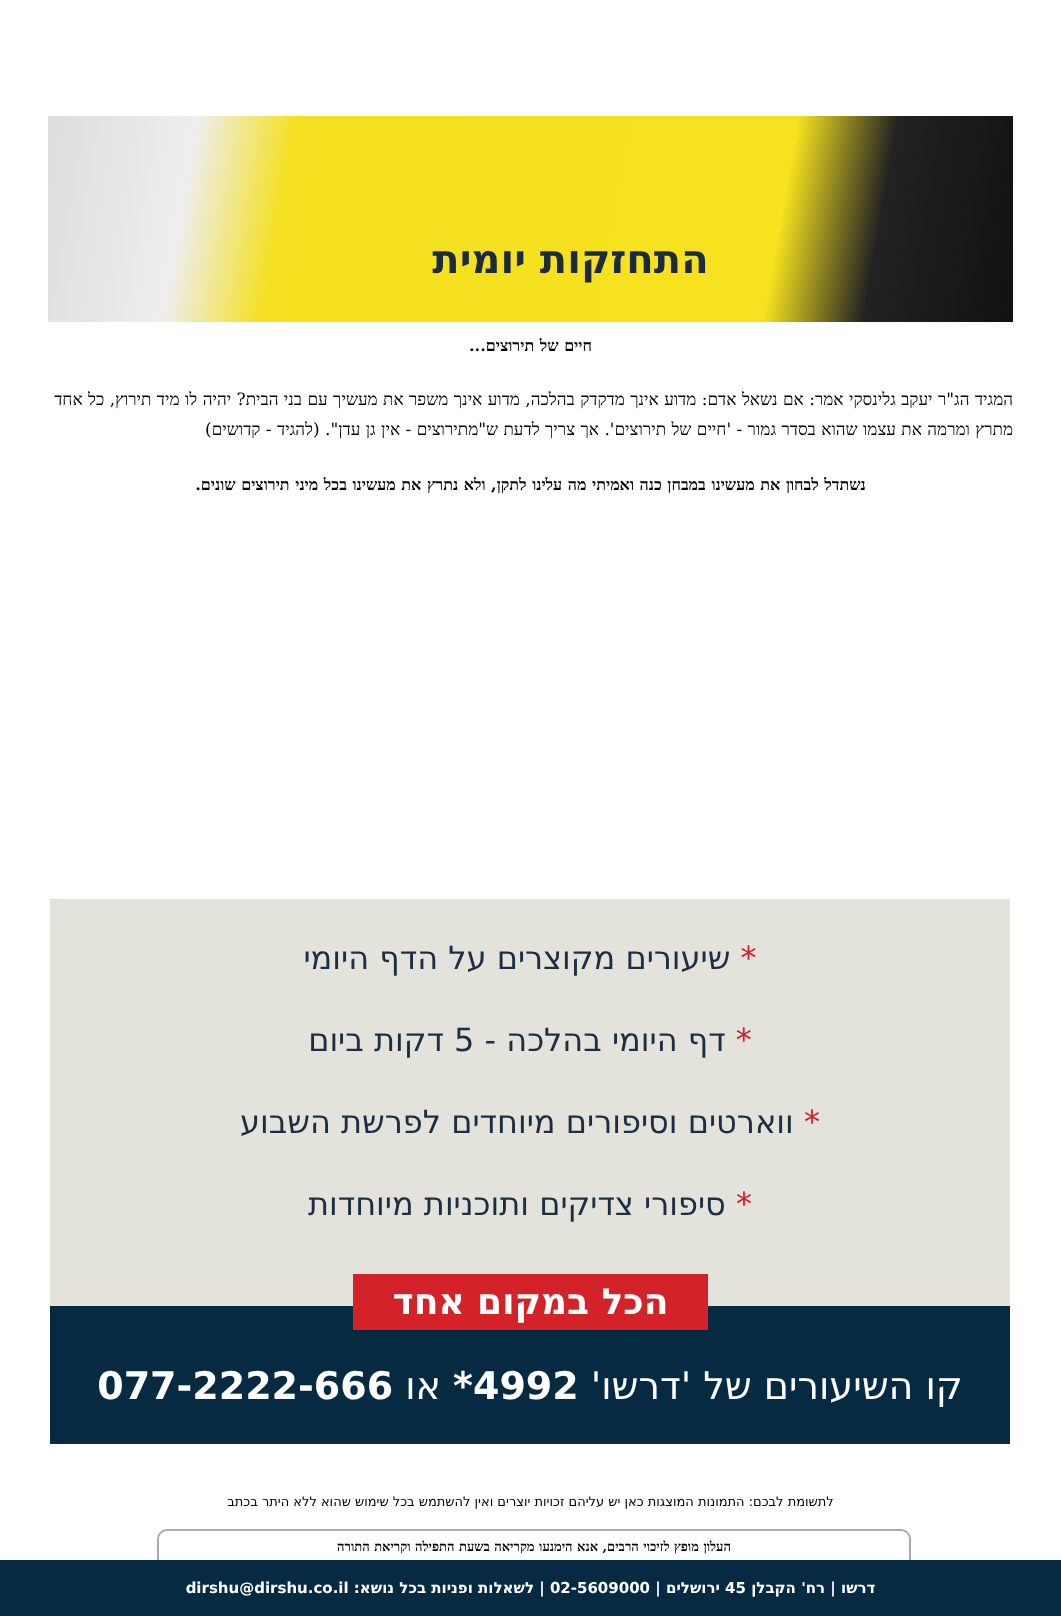התחזקות יומית
חיים של תירוצים...
המגיד הג"ר יעקב גלינסקי אמר: אם נשאל אדם: מדוע אינך מדקדק בהלכה, מדוע אינך משפר את מעשיך עם בני הבית? יהיה לו מיד תירוץ, כל אחד מתרץ ומרמה את עצמו שהוא בסדר גמור - 'חיים של תירוצים'. אך צריך לדעת ש"מתירוצים - אין גן עדן". (להגיד - קדושים)
נשתדל לבחון את מעשינו במבחן כנה ואמיתי מה עלינו לתקן, ולא נתרץ את מעשינו בכל מיני תירוצים שונים.
* שיעורים מקוצרים על הדף היומי
* דף היומי בהלכה - 5 דקות ביום
* ווארטים וסיפורים מיוחדים לפרשת השבוע
* סיפורי צדיקים ותוכניות מיוחדות
קו השיעורים של 'דרשו' 4992* או 077-2222-666
הכל במקום אחד
לתשומת לבכם: התמונות המוצגות כאן יש עליהם זכויות יוצרים ואין להשתמש בכל שימוש שהוא ללא היתר בכתב
העלון מופץ לזיכוי הרבים, אנא הימנעו מקריאה בשעת התפילה וקריאת התורה
דרשו | רח' הקבלן 45 ירושלים | 02-5609000 | לשאלות ופניות בכל נושא: dirshu@dirshu.co.il